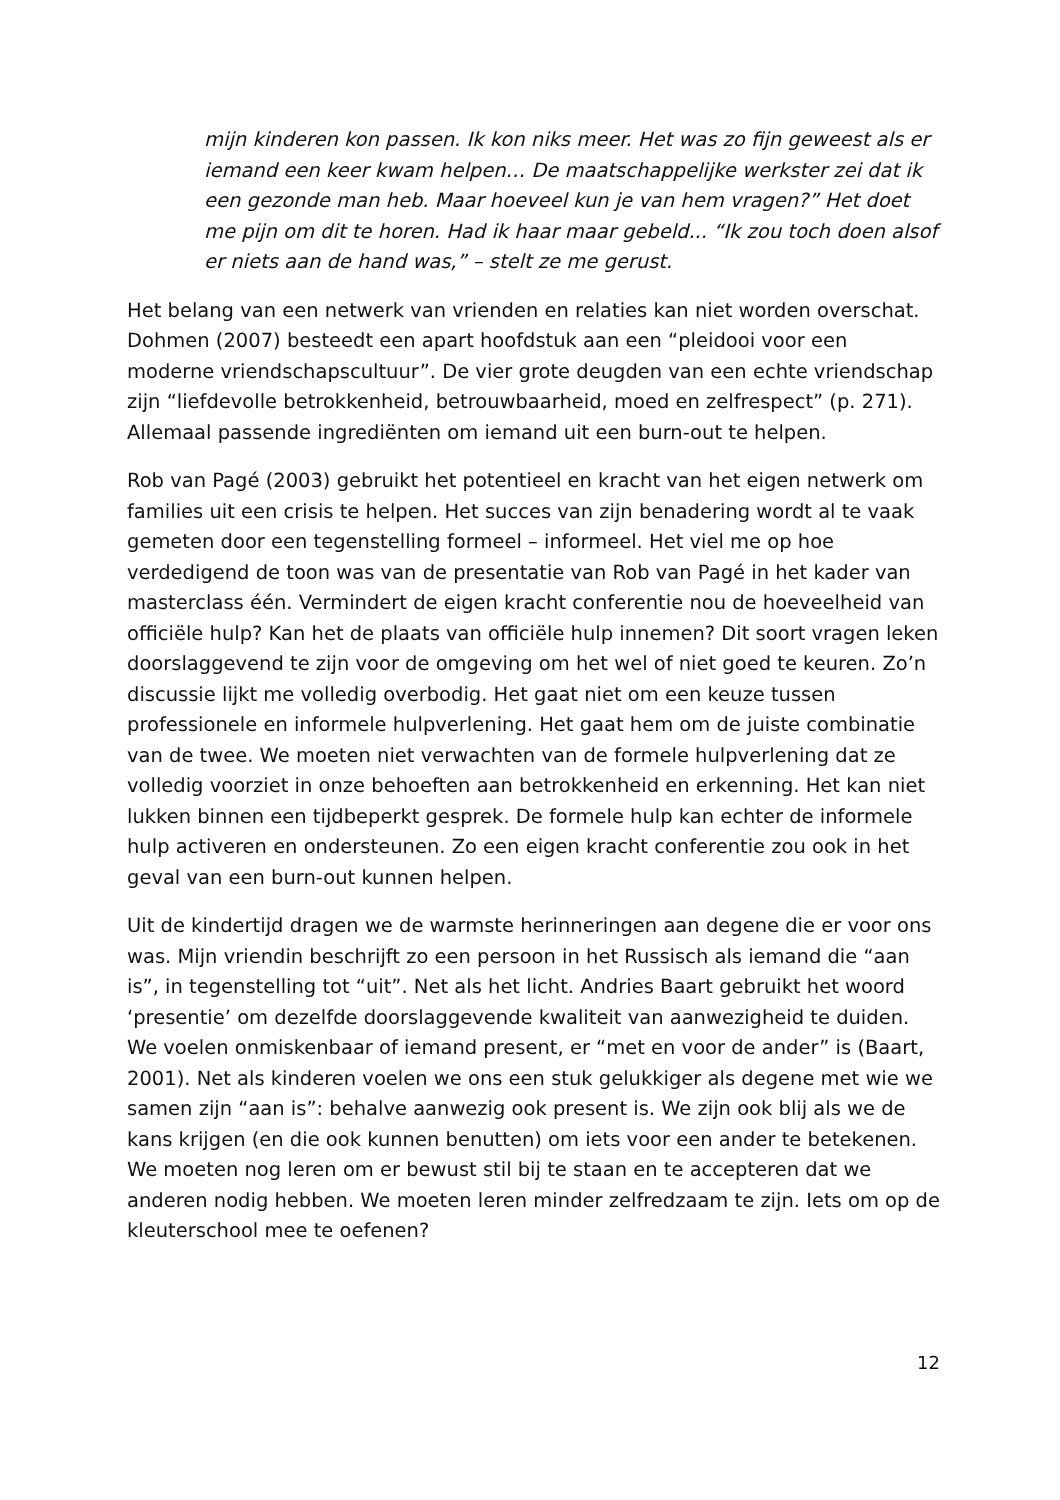mijn kinderen kon passen. Ik kon niks meer. Het was zo fijn geweest als er iemand een keer kwam helpen… De maatschappelijke werkster zei dat ik een gezonde man heb. Maar hoeveel kun je van hem vragen?” Het doet me pijn om dit te horen. Had ik haar maar gebeld... “Ik zou toch doen alsof er niets aan de hand was,” – stelt ze me gerust.
Het belang van een netwerk van vrienden en relaties kan niet worden overschat. Dohmen (2007) besteedt een apart hoofdstuk aan een “pleidooi voor een moderne vriendschapscultuur”. De vier grote deugden van een echte vriendschap zijn “liefdevolle betrokkenheid, betrouwbaarheid, moed en zelfrespect” (p. 271). Allemaal passende ingrediënten om iemand uit een burn-out te helpen.
Rob van Pagé (2003) gebruikt het potentieel en kracht van het eigen netwerk om families uit een crisis te helpen. Het succes van zijn benadering wordt al te vaak gemeten door een tegenstelling formeel – informeel. Het viel me op hoe verdedigend de toon was van de presentatie van Rob van Pagé in het kader van masterclass één. Vermindert de eigen kracht conferentie nou de hoeveelheid van officiële hulp? Kan het de plaats van officiële hulp innemen? Dit soort vragen leken doorslaggevend te zijn voor de omgeving om het wel of niet goed te keuren. Zo’n discussie lijkt me volledig overbodig. Het gaat niet om een keuze tussen professionele en informele hulpverlening. Het gaat hem om de juiste combinatie van de twee. We moeten niet verwachten van de formele hulpverlening dat ze volledig voorziet in onze behoeften aan betrokkenheid en erkenning. Het kan niet lukken binnen een tijdbeperkt gesprek. De formele hulp kan echter de informele hulp activeren en ondersteunen. Zo een eigen kracht conferentie zou ook in het geval van een burn-out kunnen helpen.
Uit de kindertijd dragen we de warmste herinneringen aan degene die er voor ons was. Mijn vriendin beschrijft zo een persoon in het Russisch als iemand die “aan is”, in tegenstelling tot “uit”. Net als het licht. Andries Baart gebruikt het woord ‘presentie’ om dezelfde doorslaggevende kwaliteit van aanwezigheid te duiden. We voelen onmiskenbaar of iemand present, er “met en voor de ander” is (Baart, 2001). Net als kinderen voelen we ons een stuk gelukkiger als degene met wie we samen zijn “aan is”: behalve aanwezig ook present is. We zijn ook blij als we de kans krijgen (en die ook kunnen benutten) om iets voor een ander te betekenen. We moeten nog leren om er bewust stil bij te staan en te accepteren dat we anderen nodig hebben. We moeten leren minder zelfredzaam te zijn. Iets om op de kleuterschool mee te oefenen?
12